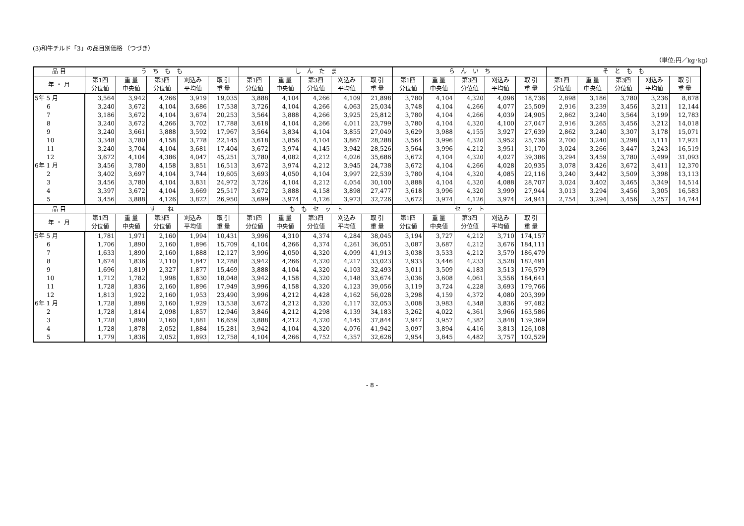(3)和牛チルド「3」の品目別価格 （つづき）
（単位:円／kg･kg）
| 品 目 | う ち も も | | | | | し ん た ま | | | | | ら ん い ち | | | | | そ と も も | | | | |
| --- | --- | --- | --- | --- | --- | --- | --- | --- | --- | --- | --- | --- | --- | --- | --- | --- | --- | --- | --- | --- |
| 年 ・ 月 | 第1四 分位値 | 重 量 中央値 | 第3四 分位値 | 刈込み 平均値 | 取 引 重 量 | 第1四 分位値 | 重 量 中央値 | 第3四 分位値 | 刈込み 平均値 | 取 引 重 量 | 第1四 分位値 | 重 量 中央値 | 第3四 分位値 | 刈込み 平均値 | 取 引 重 量 | 第1四 分位値 | 重 量 中央値 | 第3四 分位値 | 刈込み 平均値 | 取 引 重 量 |
| 5年 5 月 | 3,564 | 3,942 | 4,266 | 3,919 | 19,035 | 3,888 | 4,104 | 4,266 | 4,109 | 21,898 | 3,780 | 4,104 | 4,320 | 4,096 | 18,736 | 2,898 | 3,186 | 3,780 | 3,236 | 8,878 |
| 6 | 3,240 | 3,672 | 4,104 | 3,686 | 17,538 | 3,726 | 4,104 | 4,266 | 4,063 | 25,034 | 3,748 | 4,104 | 4,266 | 4,077 | 25,509 | 2,916 | 3,239 | 3,456 | 3,211 | 12,144 |
| 7 | 3,186 | 3,672 | 4,104 | 3,674 | 20,253 | 3,564 | 3,888 | 4,266 | 3,925 | 25,812 | 3,780 | 4,104 | 4,266 | 4,039 | 24,905 | 2,862 | 3,240 | 3,564 | 3,199 | 12,783 |
| 8 | 3,240 | 3,672 | 4,266 | 3,702 | 17,788 | 3,618 | 4,104 | 4,266 | 4,011 | 23,799 | 3,780 | 4,104 | 4,320 | 4,100 | 27,047 | 2,916 | 3,265 | 3,456 | 3,212 | 14,018 |
| 9 | 3,240 | 3,661 | 3,888 | 3,592 | 17,967 | 3,564 | 3,834 | 4,104 | 3,855 | 27,049 | 3,629 | 3,988 | 4,155 | 3,927 | 27,639 | 2,862 | 3,240 | 3,307 | 3,178 | 15,071 |
| 10 | 3,348 | 3,780 | 4,158 | 3,778 | 22,145 | 3,618 | 3,856 | 4,104 | 3,867 | 28,288 | 3,564 | 3,996 | 4,320 | 3,952 | 25,736 | 2,700 | 3,240 | 3,298 | 3,111 | 17,921 |
| 11 | 3,240 | 3,704 | 4,104 | 3,681 | 17,404 | 3,672 | 3,974 | 4,145 | 3,942 | 28,526 | 3,564 | 3,996 | 4,212 | 3,951 | 31,170 | 3,024 | 3,266 | 3,447 | 3,243 | 16,519 |
| 12 | 3,672 | 4,104 | 4,386 | 4,047 | 45,251 | 3,780 | 4,082 | 4,212 | 4,026 | 35,686 | 3,672 | 4,104 | 4,320 | 4,027 | 39,386 | 3,294 | 3,459 | 3,780 | 3,499 | 31,093 |
| 6年 1 月 | 3,456 | 3,780 | 4,158 | 3,851 | 16,513 | 3,672 | 3,974 | 4,212 | 3,945 | 24,738 | 3,672 | 4,104 | 4,266 | 4,028 | 20,935 | 3,078 | 3,426 | 3,672 | 3,411 | 12,370 |
| 2 | 3,402 | 3,697 | 4,104 | 3,744 | 19,605 | 3,693 | 4,050 | 4,104 | 3,997 | 22,539 | 3,780 | 4,104 | 4,320 | 4,085 | 22,116 | 3,240 | 3,442 | 3,509 | 3,398 | 13,113 |
| 3 | 3,456 | 3,780 | 4,104 | 3,831 | 24,972 | 3,726 | 4,104 | 4,212 | 4,054 | 30,100 | 3,888 | 4,104 | 4,320 | 4,088 | 28,707 | 3,024 | 3,402 | 3,465 | 3,349 | 14,514 |
| 4 | 3,397 | 3,672 | 4,104 | 3,669 | 25,517 | 3,672 | 3,888 | 4,158 | 3,898 | 27,477 | 3,618 | 3,996 | 4,320 | 3,999 | 27,944 | 3,013 | 3,294 | 3,456 | 3,305 | 16,583 |
| 5 | 3,456 | 3,888 | 4,126 | 3,822 | 26,950 | 3,699 | 3,974 | 4,126 | 3,973 | 32,726 | 3,672 | 3,974 | 4,126 | 3,974 | 24,941 | 2,754 | 3,294 | 3,456 | 3,257 | 14,744 |
| 品 目 | す ね | | | | | も も セ ッ ト | | | | | セ ッ ト | | | | |
| --- | --- | --- | --- | --- | --- | --- | --- | --- | --- | --- | --- | --- | --- | --- | --- |
| 年 ・ 月 | 第1四 分位値 | 重 量 中央値 | 第3四 分位値 | 刈込み 平均値 | 取 引 重 量 | 第1四 分位値 | 重 量 中央値 | 第3四 分位値 | 刈込み 平均値 | 取 引 重 量 | 第1四 分位値 | 重 量 中央値 | 第3四 分位値 | 刈込み 平均値 | 取 引 重 量 |
| 5年 5 月 | 1,781 | 1,971 | 2,160 | 1,994 | 10,431 | 3,996 | 4,310 | 4,374 | 4,284 | 38,045 | 3,194 | 3,727 | 4,212 | 3,710 | 174,157 |
| 6 | 1,706 | 1,890 | 2,160 | 1,896 | 15,709 | 4,104 | 4,266 | 4,374 | 4,261 | 36,051 | 3,087 | 3,687 | 4,212 | 3,676 | 184,111 |
| 7 | 1,633 | 1,890 | 2,160 | 1,888 | 12,127 | 3,996 | 4,050 | 4,320 | 4,099 | 41,913 | 3,038 | 3,533 | 4,212 | 3,579 | 186,479 |
| 8 | 1,674 | 1,836 | 2,110 | 1,847 | 12,788 | 3,942 | 4,266 | 4,320 | 4,217 | 33,023 | 2,933 | 3,446 | 4,233 | 3,528 | 182,491 |
| 9 | 1,696 | 1,819 | 2,327 | 1,877 | 15,469 | 3,888 | 4,104 | 4,320 | 4,103 | 32,493 | 3,011 | 3,509 | 4,183 | 3,513 | 176,579 |
| 10 | 1,712 | 1,782 | 1,998 | 1,830 | 18,048 | 3,942 | 4,158 | 4,320 | 4,148 | 33,674 | 3,036 | 3,608 | 4,061 | 3,556 | 184,641 |
| 11 | 1,728 | 1,836 | 2,160 | 1,896 | 17,949 | 3,996 | 4,158 | 4,320 | 4,123 | 39,056 | 3,119 | 3,724 | 4,228 | 3,693 | 179,766 |
| 12 | 1,813 | 1,922 | 2,160 | 1,953 | 23,490 | 3,996 | 4,212 | 4,428 | 4,162 | 56,028 | 3,298 | 4,159 | 4,372 | 4,080 | 203,399 |
| 6年 1 月 | 1,728 | 1,898 | 2,160 | 1,929 | 13,538 | 3,672 | 4,212 | 4,320 | 4,117 | 32,053 | 3,008 | 3,983 | 4,348 | 3,836 | 97,482 |
| 2 | 1,728 | 1,814 | 2,098 | 1,857 | 12,946 | 3,846 | 4,212 | 4,298 | 4,139 | 34,183 | 3,262 | 4,022 | 4,361 | 3,966 | 163,586 |
| 3 | 1,728 | 1,890 | 2,160 | 1,881 | 16,659 | 3,888 | 4,212 | 4,320 | 4,145 | 37,844 | 2,947 | 3,957 | 4,382 | 3,848 | 139,369 |
| 4 | 1,728 | 1,878 | 2,052 | 1,884 | 15,281 | 3,942 | 4,104 | 4,320 | 4,076 | 41,942 | 3,097 | 3,894 | 4,416 | 3,813 | 126,108 |
| 5 | 1,779 | 1,836 | 2,052 | 1,893 | 12,758 | 4,104 | 4,266 | 4,752 | 4,357 | 32,626 | 2,954 | 3,845 | 4,482 | 3,757 | 102,529 |
- 8 -